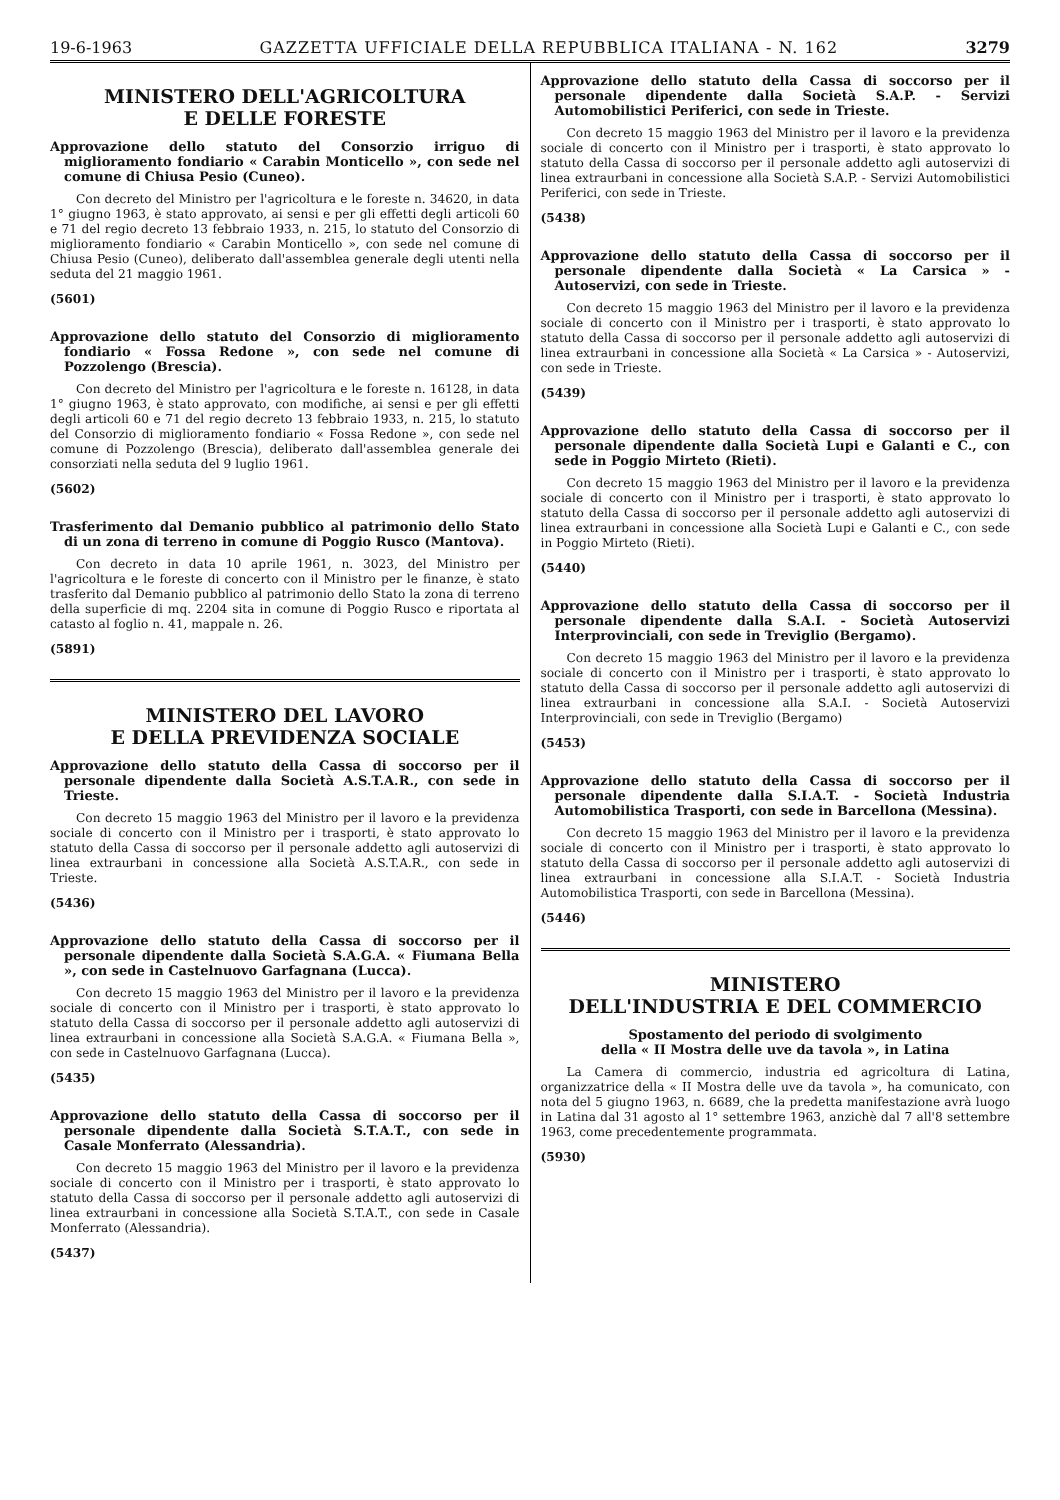19-6-1963 GAZZETTA UFFICIALE DELLA REPUBBLICA ITALIANA - N. 162 3279
MINISTERO DELL'AGRICOLTURA
E DELLE FORESTE
Approvazione dello statuto del Consorzio irriguo di miglioramento fondiario « Carabin Monticello », con sede nel comune di Chiusa Pesio (Cuneo).
Con decreto del Ministro per l'agricoltura e le foreste n. 34620, in data 1° giugno 1963, è stato approvato, ai sensi e per gli effetti degli articoli 60 e 71 del regio decreto 13 febbraio 1933, n. 215, lo statuto del Consorzio di miglioramento fondiario « Carabin Monticello », con sede nel comune di Chiusa Pesio (Cuneo), deliberato dall'assemblea generale degli utenti nella seduta del 21 maggio 1961.
(5601)
Approvazione dello statuto del Consorzio di miglioramento fondiario « Fossa Redone », con sede nel comune di Pozzolengo (Brescia).
Con decreto del Ministro per l'agricoltura e le foreste n. 16128, in data 1° giugno 1963, è stato approvato, con modifiche, ai sensi e per gli effetti degli articoli 60 e 71 del regio decreto 13 febbraio 1933, n. 215, lo statuto del Consorzio di miglioramento fondiario « Fossa Redone », con sede nel comune di Pozzolengo (Brescia), deliberato dall'assemblea generale dei consorziati nella seduta del 9 luglio 1961.
(5602)
Trasferimento dal Demanio pubblico al patrimonio dello Stato di un zona di terreno in comune di Poggio Rusco (Mantova).
Con decreto in data 10 aprile 1961, n. 3023, del Ministro per l'agricoltura e le foreste di concerto con il Ministro per le finanze, è stato trasferito dal Demanio pubblico al patrimonio dello Stato la zona di terreno della superficie di mq. 2204 sita in comune di Poggio Rusco e riportata al catasto al foglio n. 41, mappale n. 26.
(5891)
MINISTERO DEL LAVORO
E DELLA PREVIDENZA SOCIALE
Approvazione dello statuto della Cassa di soccorso per il personale dipendente dalla Società A.S.T.A.R., con sede in Trieste.
Con decreto 15 maggio 1963 del Ministro per il lavoro e la previdenza sociale di concerto con il Ministro per i trasporti, è stato approvato lo statuto della Cassa di soccorso per il personale addetto agli autoservizi di linea extraurbani in concessione alla Società A.S.T.A.R., con sede in Trieste.
(5436)
Approvazione dello statuto della Cassa di soccorso per il personale dipendente dalla Società S.A.G.A. « Fiumana Bella », con sede in Castelnuovo Garfagnana (Lucca).
Con decreto 15 maggio 1963 del Ministro per il lavoro e la previdenza sociale di concerto con il Ministro per i trasporti, è stato approvato lo statuto della Cassa di soccorso per il personale addetto agli autoservizi di linea extraurbani in concessione alla Società S.A.G.A. « Fiumana Bella », con sede in Castelnuovo Garfagnana (Lucca).
(5435)
Approvazione dello statuto della Cassa di soccorso per il personale dipendente dalla Società S.T.A.T., con sede in Casale Monferrato (Alessandria).
Con decreto 15 maggio 1963 del Ministro per il lavoro e la previdenza sociale di concerto con il Ministro per i trasporti, è stato approvato lo statuto della Cassa di soccorso per il personale addetto agli autoservizi di linea extraurbani in concessione alla Società S.T.A.T., con sede in Casale Monferrato (Alessandria).
(5437)
Approvazione dello statuto della Cassa di soccorso per il personale dipendente dalla Società S.A.P. - Servizi Automobilistici Periferici, con sede in Trieste.
Con decreto 15 maggio 1963 del Ministro per il lavoro e la previdenza sociale di concerto con il Ministro per i trasporti, è stato approvato lo statuto della Cassa di soccorso per il personale addetto agli autoservizi di linea extraurbani in concessione alla Società S.A.P. - Servizi Automobilistici Periferici, con sede in Trieste.
(5438)
Approvazione dello statuto della Cassa di soccorso per il personale dipendente dalla Società « La Carsica » - Autoservizi, con sede in Trieste.
Con decreto 15 maggio 1963 del Ministro per il lavoro e la previdenza sociale di concerto con il Ministro per i trasporti, è stato approvato lo statuto della Cassa di soccorso per il personale addetto agli autoservizi di linea extraurbani in concessione alla Società « La Carsica » - Autoservizi, con sede in Trieste.
(5439)
Approvazione dello statuto della Cassa di soccorso per il personale dipendente dalla Società Lupi e Galanti e C., con sede in Poggio Mirteto (Rieti).
Con decreto 15 maggio 1963 del Ministro per il lavoro e la previdenza sociale di concerto con il Ministro per i trasporti, è stato approvato lo statuto della Cassa di soccorso per il personale addetto agli autoservizi di linea extraurbani in concessione alla Società Lupi e Galanti e C., con sede in Poggio Mirteto (Rieti).
(5440)
Approvazione dello statuto della Cassa di soccorso per il personale dipendente dalla S.A.I. - Società Autoservizi Interprovinciali, con sede in Treviglio (Bergamo).
Con decreto 15 maggio 1963 del Ministro per il lavoro e la previdenza sociale di concerto con il Ministro per i trasporti, è stato approvato lo statuto della Cassa di soccorso per il personale addetto agli autoservizi di linea extraurbani in concessione alla S.A.I. - Società Autoservizi Interprovinciali, con sede in Treviglio (Bergamo)
(5453)
Approvazione dello statuto della Cassa di soccorso per il personale dipendente dalla S.I.A.T. - Società Industria Automobilistica Trasporti, con sede in Barcellona (Messina).
Con decreto 15 maggio 1963 del Ministro per il lavoro e la previdenza sociale di concerto con il Ministro per i trasporti, è stato approvato lo statuto della Cassa di soccorso per il personale addetto agli autoservizi di linea extraurbani in concessione alla S.I.A.T. - Società Industria Automobilistica Trasporti, con sede in Barcellona (Messina).
(5446)
MINISTERO
DELL'INDUSTRIA E DEL COMMERCIO
Spostamento del periodo di svolgimento
della « II Mostra delle uve da tavola », in Latina
La Camera di commercio, industria ed agricoltura di Latina, organizzatrice della « II Mostra delle uve da tavola », ha comunicato, con nota del 5 giugno 1963, n. 6689, che la predetta manifestazione avrà luogo in Latina dal 31 agosto al 1° settembre 1963, anzichè dal 7 all'8 settembre 1963, come precedentemente programmata.
(5930)